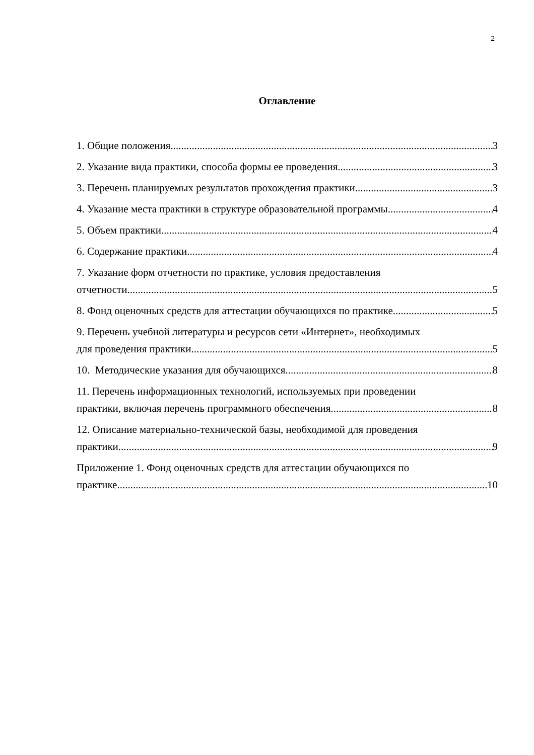2
Оглавление
1. Общие положения 3
2. Указание вида практики, способа формы ее проведения 3
3. Перечень планируемых результатов прохождения практики 3
4. Указание места практики в структуре образовательной программы 4
5. Объем практики 4
6. Содержание практики 4
7. Указание форм отчетности по практике, условия предоставления
отчетности 5
8. Фонд оценочных средств для аттестации обучающихся по практике 5
9. Перечень учебной литературы и ресурсов сети «Интернет», необходимых
для проведения практики 5
10. Методические указания для обучающихся 8
11. Перечень информационных технологий, используемых при проведении
практики, включая перечень программного обеспечения 8
12. Описание материально-технической базы, необходимой для проведения
практики 9
Приложение 1. Фонд оценочных средств для аттестации обучающихся по
практике 10